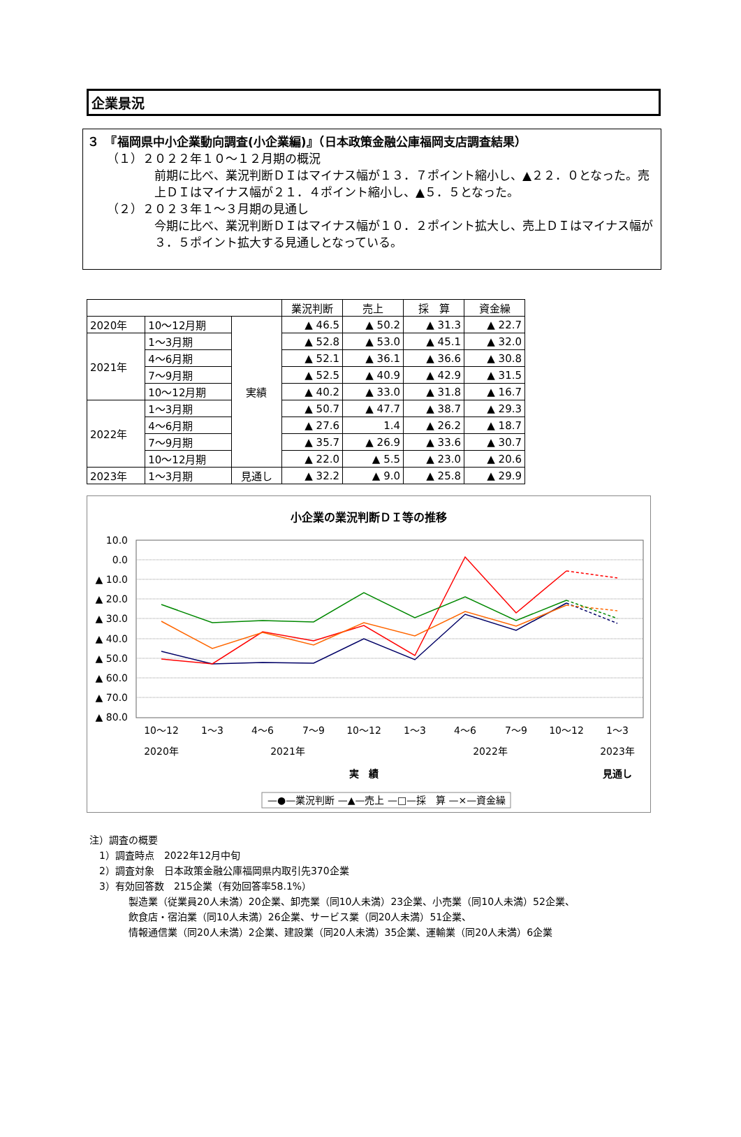企業景況
３　『福岡県中小企業動向調査(小企業編)』（日本政策金融公庫福岡支店調査結果）
（１）２０２２年１０～１２月期の概況
前期に比べ、業況判断ＤＩはマイナス幅が１３．７ポイント縮小し、▲２２．０となった。売上ＤＩはマイナス幅が２１．４ポイント縮小し、▲５．５となった。
（２）２０２３年１～３月期の見通し
今期に比べ、業況判断ＤＩはマイナス幅が１０．２ポイント拡大し、売上ＤＩはマイナス幅が３．５ポイント拡大する見通しとなっている。
| | | | 業況判断 | 売上 | 採 算 | 資金繰 |
| --- | --- | --- | --- | --- | --- | --- |
| 2020年 | 10～12月期 | 実績 | ▲ 46.5 | ▲ 50.2 | ▲ 31.3 | ▲ 22.7 |
| 2021年 | 1～3月期 | | ▲ 52.8 | ▲ 53.0 | ▲ 45.1 | ▲ 32.0 |
| | 4～6月期 | | ▲ 52.1 | ▲ 36.1 | ▲ 36.6 | ▲ 30.8 |
| | 7～9月期 | | ▲ 52.5 | ▲ 40.9 | ▲ 42.9 | ▲ 31.5 |
| | 10～12月期 | | ▲ 40.2 | ▲ 33.0 | ▲ 31.8 | ▲ 16.7 |
| 2022年 | 1～3月期 | | ▲ 50.7 | ▲ 47.7 | ▲ 38.7 | ▲ 29.3 |
| | 4～6月期 | | ▲ 27.6 | 1.4 | ▲ 26.2 | ▲ 18.7 |
| | 7～9月期 | | ▲ 35.7 | ▲ 26.9 | ▲ 33.6 | ▲ 30.7 |
| | 10～12月期 | | ▲ 22.0 | ▲ 5.5 | ▲ 23.0 | ▲ 20.6 |
| 2023年 | 1～3月期 | 見通し | ▲ 32.2 | ▲ 9.0 | ▲ 25.8 | ▲ 29.9 |
小企業の業況判断ＤＩ等の推移
10.0
0.0
▲ 10.0
▲ 20.0
▲ 30.0
▲ 40.0
▲ 50.0
▲ 60.0
▲ 70.0
▲ 80.0
10～12
1～3
4～6
7～9
10～12
1～3
4～6
7～9
10～12
1～3
2020年
2021年
2022年
2023年
実　績
見通し
—●—業況判断 —▲—売上 —□—採　算 —×—資金繰
注）調査の概要
　1）調査時点　2022年12月中旬
　2）調査対象　日本政策金融公庫福岡県内取引先370企業
　3）有効回答数　215企業（有効回答率58.1%）
　　　　製造業（従業員20人未満）20企業、卸売業（同10人未満）23企業、小売業（同10人未満）52企業、
　　　　飲食店・宿泊業（同10人未満）26企業、サービス業（同20人未満）51企業、
　　　　情報通信業（同20人未満）2企業、建設業（同20人未満）35企業、運輸業（同20人未満）6企業